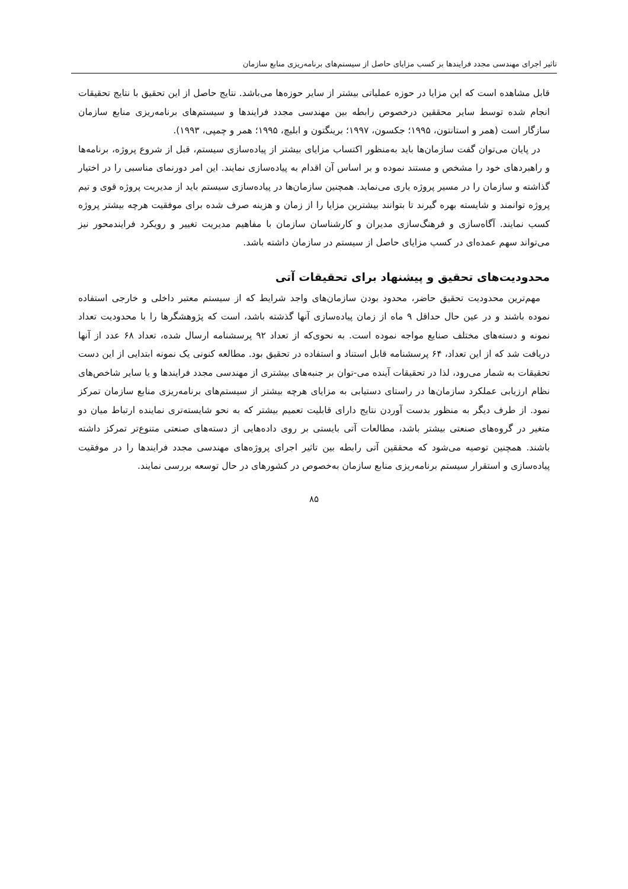تاثیر اجرای مهندسی مجدد فرایندها بر کسب مزایای حاصل از سیستم‌های برنامه‌ریزی منابع سازمان
قابل مشاهده است که این مزایا در حوزه عملیاتی بیشتر از سایر حوزه‌ها می‌باشد. نتایج حاصل از این تحقیق با نتایج تحقیقات انجام شده توسط سایر محققین درخصوص رابطه بین مهندسی مجدد فرایندها و سیستم‌های برنامه‌ریزی منابع سازمان سازگار است (همر و استانتون، ۱۹۹۵؛ جکسون، ۱۹۹۷؛ برینگتون و ابلیچ، ۱۹۹۵؛ همر و چمپی، ۱۹۹۳).
در پایان می‌توان گفت سازمان‌ها باید به‌منظور اکتساب مزایای بیشتر از پیاده‌سازی سیستم، قبل از شروع پروژه، برنامه‌ها و راهبردهای خود را مشخص و مستند نموده و بر اساس آن اقدام به پیاده‌سازی نمایند. این امر دورنمای مناسبی را در اختیار گذاشته و سازمان را در مسیر پروژه یاری می‌نماید. همچنین سازمان‌ها در پیاده‌سازی سیستم باید از مدیریت پروژه قوی و تیم پروژه توانمند و شایسته بهره گیرند تا بتوانند بیشترین مزایا را از زمان و هزینه صرف شده برای موفقیت هرچه بیشتر پروژه کسب نمایند. آگاه‌سازی و فرهنگ‌سازی مدیران و کارشناسان سازمان با مفاهیم مدیریت تغییر و رویکرد فرایندمحور نیز می‌تواند سهم عمده‌ای در کسب مزایای حاصل از سیستم در سازمان داشته باشد.
محدودیت‌های تحقیق و پیشنهاد برای تحقیقات آتی
مهم‌ترین محدودیت تحقیق حاضر، محدود بودن سازمان‌های واجد شرایط که از سیستم معتبر داخلی و خارجی استفاده نموده باشند و در عین حال حداقل ۹ ماه از زمان پیاده‌سازی آنها گذشته باشد، است که پژوهشگرها را با محدودیت تعداد نمونه و دسته‌های مختلف صنایع مواجه نموده است. به نحوی‌که از تعداد ۹۲ پرسشنامه ارسال شده، تعداد ۶۸ عدد از آنها دریافت شد که از این تعداد، ۶۴ پرسشنامه قابل استناد و استفاده در تحقیق بود. مطالعه کنونی یک نمونه ابتدایی از این دست تحقیقات به شمار می‌رود، لذا در تحقیقات آینده می-توان بر جنبه‌های بیشتری از مهندسی مجدد فرایندها و یا سایر شاخص‌های نظام ارزیابی عملکرد سازمان‌ها در راستای دستیابی به مزایای هرچه بیشتر از سیستم‌های برنامه‌ریزی منابع سازمان تمرکز نمود. از طرف دیگر به منظور بدست آوردن نتایج دارای قابلیت تعمیم بیشتر که به نحو شایسته‌تری نماینده ارتباط میان دو متغیر در گروه‌های صنعتی بیشتر باشد، مطالعات آتی بایستی بر روی داده‌هایی از دسته‌های صنعتی متنوع‌تر تمرکز داشته باشند. همچنین توصیه می‌شود که محققین آتی رابطه بین تاثیر اجرای پروژه‌های مهندسی مجدد فرایندها را در موفقیت پیاده‌سازی و استقرار سیستم برنامه‌ریزی منابع سازمان به‌خصوص در کشورهای در حال توسعه بررسی نمایند.
۸۵